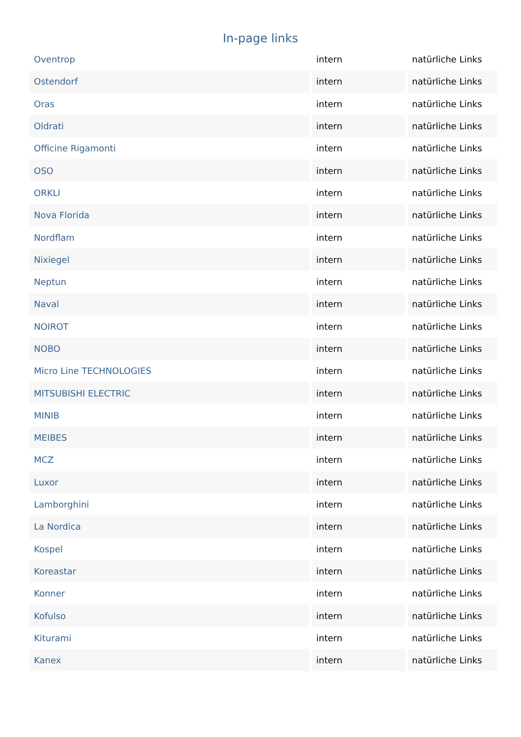In-page links
| Oventrop | intern | natürliche Links |
| Ostendorf | intern | natürliche Links |
| Oras | intern | natürliche Links |
| Oldrati | intern | natürliche Links |
| Officine Rigamonti | intern | natürliche Links |
| OSO | intern | natürliche Links |
| ORKLI | intern | natürliche Links |
| Nova Florida | intern | natürliche Links |
| Nordflam | intern | natürliche Links |
| Nixiegel | intern | natürliche Links |
| Neptun | intern | natürliche Links |
| Naval | intern | natürliche Links |
| NOIROT | intern | natürliche Links |
| NOBO | intern | natürliche Links |
| Micro Line TECHNOLOGIES | intern | natürliche Links |
| MITSUBISHI ELECTRIC | intern | natürliche Links |
| MINIB | intern | natürliche Links |
| MEIBES | intern | natürliche Links |
| MCZ | intern | natürliche Links |
| Luxor | intern | natürliche Links |
| Lamborghini | intern | natürliche Links |
| La Nordica | intern | natürliche Links |
| Kospel | intern | natürliche Links |
| Koreastar | intern | natürliche Links |
| Konner | intern | natürliche Links |
| Kofulso | intern | natürliche Links |
| Kiturami | intern | natürliche Links |
| Kanex | intern | natürliche Links |